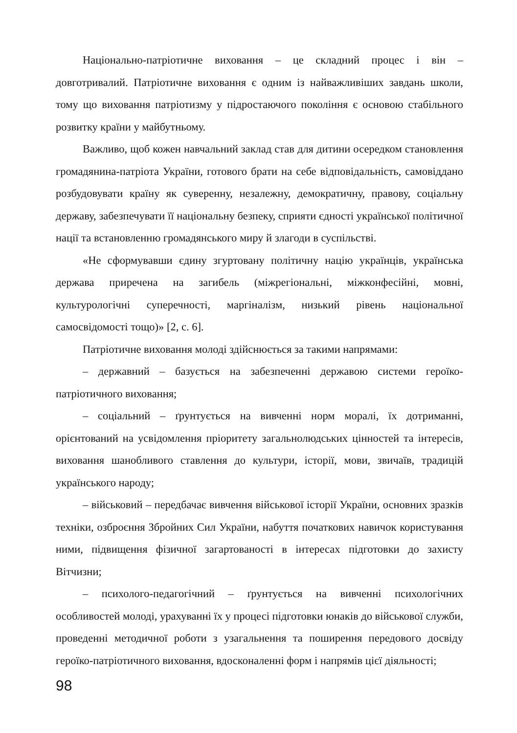Національно-патріотичне виховання – це складний процес і він – довготривалий. Патріотичне виховання є одним із найважливіших завдань школи, тому що виховання патріотизму у підростаючого покоління є основою стабільного розвитку країни у майбутньому.
Важливо, щоб кожен навчальний заклад став для дитини осередком становлення громадянина-патріота України, готового брати на себе відповідальність, самовіддано розбудовувати країну як суверенну, незалежну, демократичну, правову, соціальну державу, забезпечувати її національну безпеку, сприяти єдності української політичної нації та встановленню громадянського миру й злагоди в суспільстві.
«Не сформувавши єдину згуртовану політичну націю українців, українська держава приречена на загибель (міжрегіональні, міжконфесійні, мовні, культурологічні суперечності, маргіналізм, низький рівень національної самосвідомості тощо)» [2, с. 6].
Патріотичне виховання молоді здійснюється за такими напрямами:
– державний – базується на забезпеченні державою системи героїко-патріотичного виховання;
– соціальний – ґрунтується на вивченні норм моралі, їх дотриманні, орієнтований на усвідомлення пріоритету загальнолюдських цінностей та інтересів, виховання шанобливого ставлення до культури, історії, мови, звичаїв, традицій українського народу;
– військовий – передбачає вивчення військової історії України, основних зразків техніки, озброєння Збройних Сил України, набуття початкових навичок користування ними, підвищення фізичної загартованості в інтересах підготовки до захисту Вітчизни;
– психолого-педагогічний – ґрунтується на вивченні психологічних особливостей молоді, урахуванні їх у процесі підготовки юнаків до військової служби, проведенні методичної роботи з узагальнення та поширення передового досвіду героїко-патріотичного виховання, вдосконаленні форм і напрямів цієї діяльності;
98